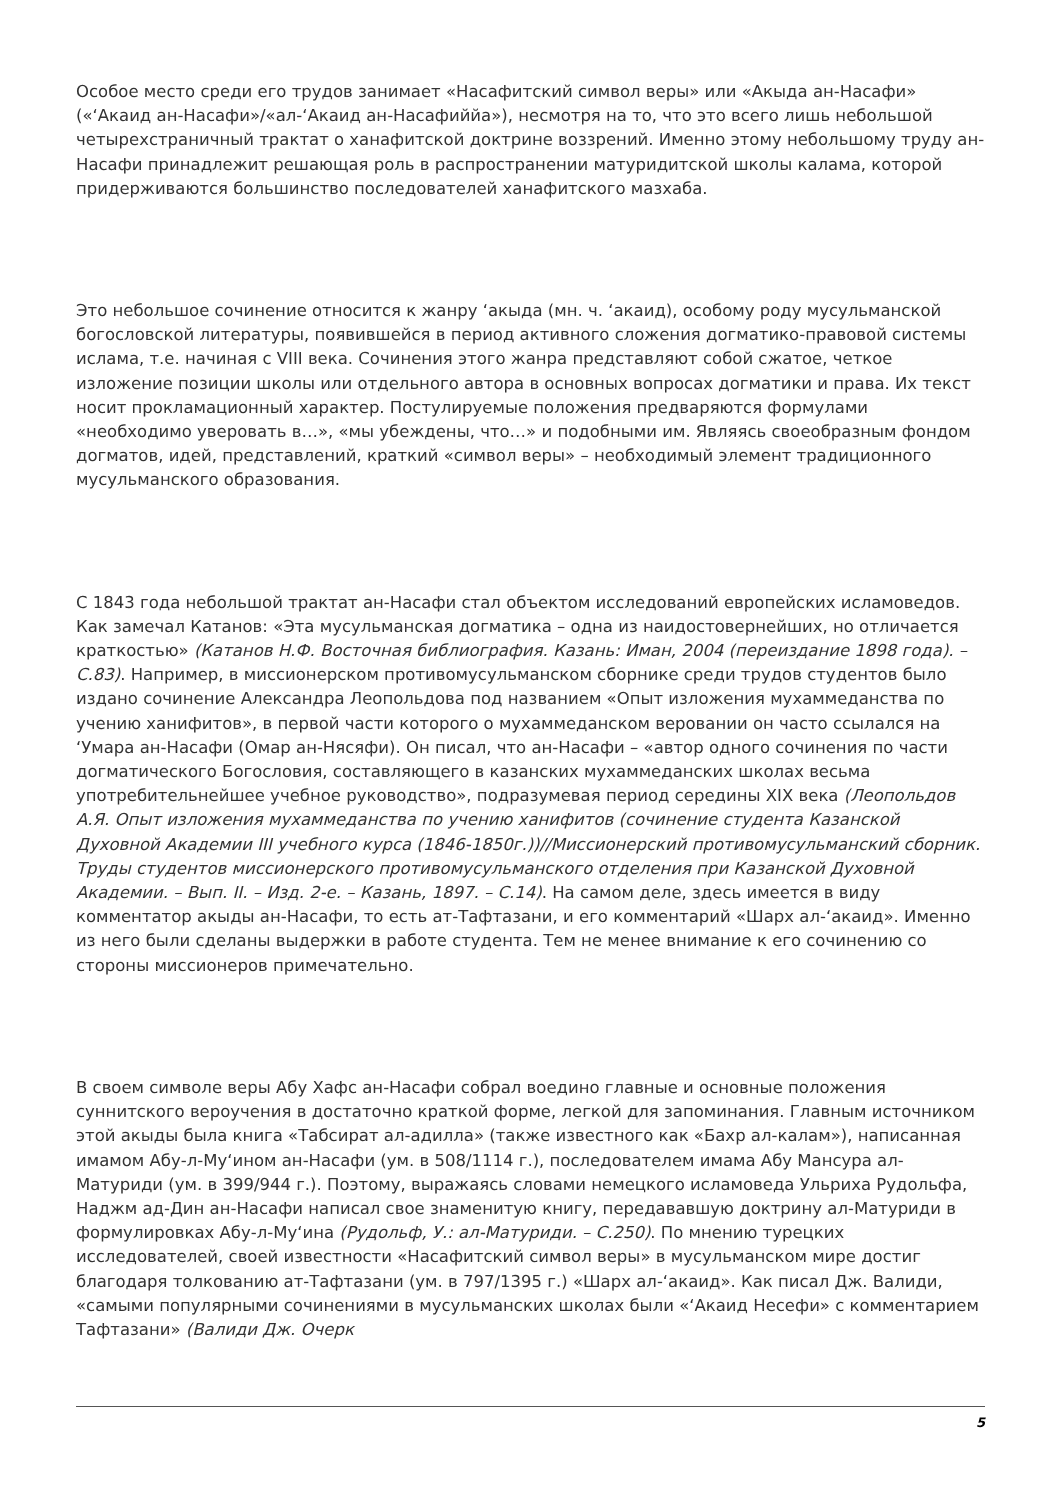Особое место среди его трудов занимает «Насафитский символ веры» или «Акыда ан-Насафи» («‘Акаид ан-Насафи»/«ал-‘Акаид ан-Насафиййа»), несмотря на то, что это всего лишь небольшой четырехстраничный трактат о ханафитской доктрине воззрений. Именно этому небольшому труду ан-Насафи принадлежит решающая роль в распространении матуридитской школы калама, которой придерживаются большинство последователей ханафитского мазхаба.
Это небольшое сочинение относится к жанру ‘акыда (мн. ч. ‘акаид), особому роду мусульманской богословской литературы, появившейся в период активного сложения догматико-правовой системы ислама, т.е. начиная с VIII века. Сочинения этого жанра представляют собой сжатое, четкое изложение позиции школы или отдельного автора в основных вопросах догматики и права. Их текст носит прокламационный характер. Постулируемые положения предваряются формулами «необходимо уверовать в…», «мы убеждены, что…» и подобными им. Являясь своеобразным фондом догматов, идей, представлений, краткий «символ веры» – необходимый элемент традиционного мусульманского образования.
С 1843 года небольшой трактат ан-Насафи стал объектом исследований европейских исламоведов. Как замечал Катанов: «Эта мусульманская догматика – одна из наидостовернейших, но отличается краткостью» (Катанов Н.Ф. Восточная библиография. Казань: Иман, 2004 (переиздание 1898 года). – С.83). Например, в миссионерском противомусульманском сборнике среди трудов студентов было издано сочинение Александра Леопольдова под названием «Опыт изложения мухаммеданства по учению ханифитов», в первой части которого о мухаммеданском веровании он часто ссылался на ‘Умара ан-Насафи (Омар ан-Нясяфи). Он писал, что ан-Насафи – «автор одного сочинения по части догматического Богословия, составляющего в казанских мухаммеданских школах весьма употребительнейшее учебное руководство», подразумевая период середины XIX века (Леопольдов А.Я. Опыт изложения мухаммеданства по учению ханифитов (сочинение студента Казанской Духовной Академии III учебного курса (1846-1850г.))//Миссионерский противомусульманский сборник. Труды студентов миссионерского противомусульманского отделения при Казанской Духовной Академии. – Вып. II. – Изд. 2-е. – Казань, 1897. – С.14). На самом деле, здесь имеется в виду комментатор акыды ан-Насафи, то есть ат-Тафтазани, и его комментарий «Шарх ал-‘акаид». Именно из него были сделаны выдержки в работе студента. Тем не менее внимание к его сочинению со стороны миссионеров примечательно.
В своем символе веры Абу Хафс ан-Насафи собрал воедино главные и основные положения суннитского вероучения в достаточно краткой форме, легкой для запоминания. Главным источником этой акыды была книга «Табсират ал-адилла» (также известного как «Бахр ал-калам»), написанная имамом Абу-л-Му‘ином ан-Насафи (ум. в 508/1114 г.), последователем имама Абу Мансура ал-Матуриди (ум. в 399/944 г.). Поэтому, выражаясь словами немецкого исламоведа Ульриха Рудольфа, Наджм ад-Дин ан-Насафи написал свое знаменитую книгу, передававшую доктрину ал-Матуриди в формулировках Абу-л-Му‘ина (Рудольф, У.: ал-Матуриди. – С.250). По мнению турецких исследователей, своей известности «Насафитский символ веры» в мусульманском мире достиг благодаря толкованию ат-Тафтазани (ум. в 797/1395 г.) «Шарх ал-‘акаид». Как писал Дж. Валиди, «самыми популярными сочинениями в мусульманских школах были «‘Акаид Несефи» с комментарием Тафтазани» (Валиди Дж. Очерк
5